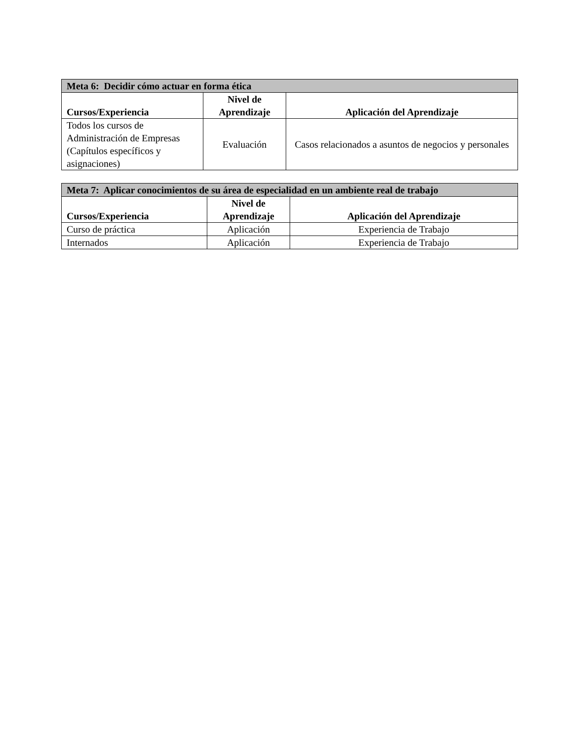| Meta 6: Decidir cómo actuar en forma ética | | |
| --- | --- | --- |
| Cursos/Experiencia | Nivel de Aprendizaje | Aplicación del Aprendizaje |
| Todos los cursos de Administración de Empresas (Capítulos específicos y asignaciones) | Evaluación | Casos relacionados a asuntos de negocios y personales |
| Meta 7: Aplicar conocimientos de su área de especialidad en un ambiente real de trabajo | | |
| --- | --- | --- |
| Cursos/Experiencia | Nivel de Aprendizaje | Aplicación del Aprendizaje |
| Curso de práctica | Aplicación | Experiencia de Trabajo |
| Internados | Aplicación | Experiencia de Trabajo |